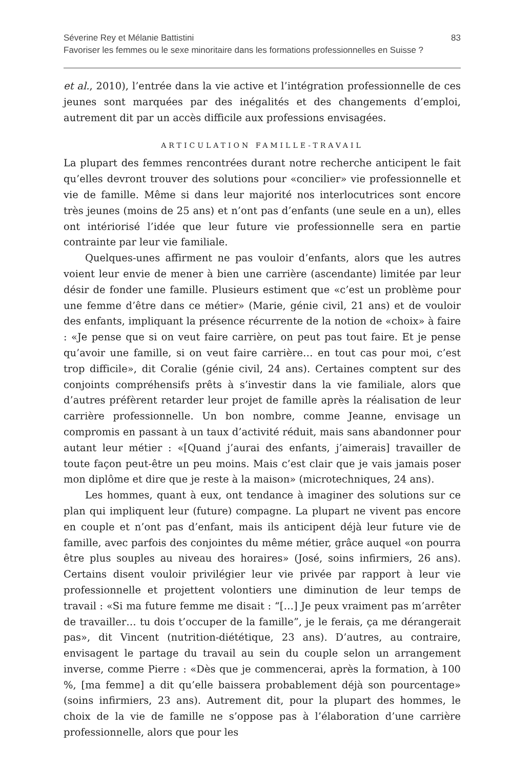Séverine Rey et Mélanie Battistini
Favoriser les femmes ou le sexe minoritaire dans les formations professionnelles en Suisse ?
83
et al., 2010), l’entrée dans la vie active et l’intégration professionnelle de ces jeunes sont marquées par des inégalités et des changements d’emploi, autrement dit par un accès difficile aux professions envisagées.
ARTICULATION FAMILLE-TRAVAIL
La plupart des femmes rencontrées durant notre recherche anticipent le fait qu’elles devront trouver des solutions pour «concilier» vie professionnelle et vie de famille. Même si dans leur majorité nos interlocutrices sont encore très jeunes (moins de 25 ans) et n’ont pas d’enfants (une seule en a un), elles ont intériorisé l’idée que leur future vie professionnelle sera en partie contrainte par leur vie familiale.
Quelques-unes affirment ne pas vouloir d’enfants, alors que les autres voient leur envie de mener à bien une carrière (ascendante) limitée par leur désir de fonder une famille. Plusieurs estiment que «c’est un problème pour une femme d’être dans ce métier» (Marie, génie civil, 21 ans) et de vouloir des enfants, impliquant la présence récurrente de la notion de «choix» à faire : «Je pense que si on veut faire carrière, on peut pas tout faire. Et je pense qu’avoir une famille, si on veut faire carrière… en tout cas pour moi, c’est trop difficile», dit Coralie (génie civil, 24 ans). Certaines comptent sur des conjoints compréhensifs prêts à s’investir dans la vie familiale, alors que d’autres préfèrent retarder leur projet de famille après la réalisation de leur carrière professionnelle. Un bon nombre, comme Jeanne, envisage un compromis en passant à un taux d’activité réduit, mais sans abandonner pour autant leur métier : «[Quand j’aurai des enfants, j’aimerais] travailler de toute façon peut-être un peu moins. Mais c’est clair que je vais jamais poser mon diplôme et dire que je reste à la maison» (microtechniques, 24 ans).
Les hommes, quant à eux, ont tendance à imaginer des solutions sur ce plan qui impliquent leur (future) compagne. La plupart ne vivent pas encore en couple et n’ont pas d’enfant, mais ils anticipent déjà leur future vie de famille, avec parfois des conjointes du même métier, grâce auquel «on pourra être plus souples au niveau des horaires» (José, soins infirmiers, 26 ans). Certains disent vouloir privilégier leur vie privée par rapport à leur vie professionnelle et projettent volontiers une diminution de leur temps de travail : «Si ma future femme me disait : “[…] Je peux vraiment pas m’arrêter de travailler… tu dois t’occuper de la famille”, je le ferais, ça me dérangerait pas», dit Vincent (nutrition-diététique, 23 ans). D’autres, au contraire, envisagent le partage du travail au sein du couple selon un arrangement inverse, comme Pierre : «Dès que je commencerai, après la formation, à 100 %, [ma femme] a dit qu’elle baissera probablement déjà son pourcentage» (soins infirmiers, 23 ans). Autrement dit, pour la plupart des hommes, le choix de la vie de famille ne s’oppose pas à l’élaboration d’une carrière professionnelle, alors que pour les